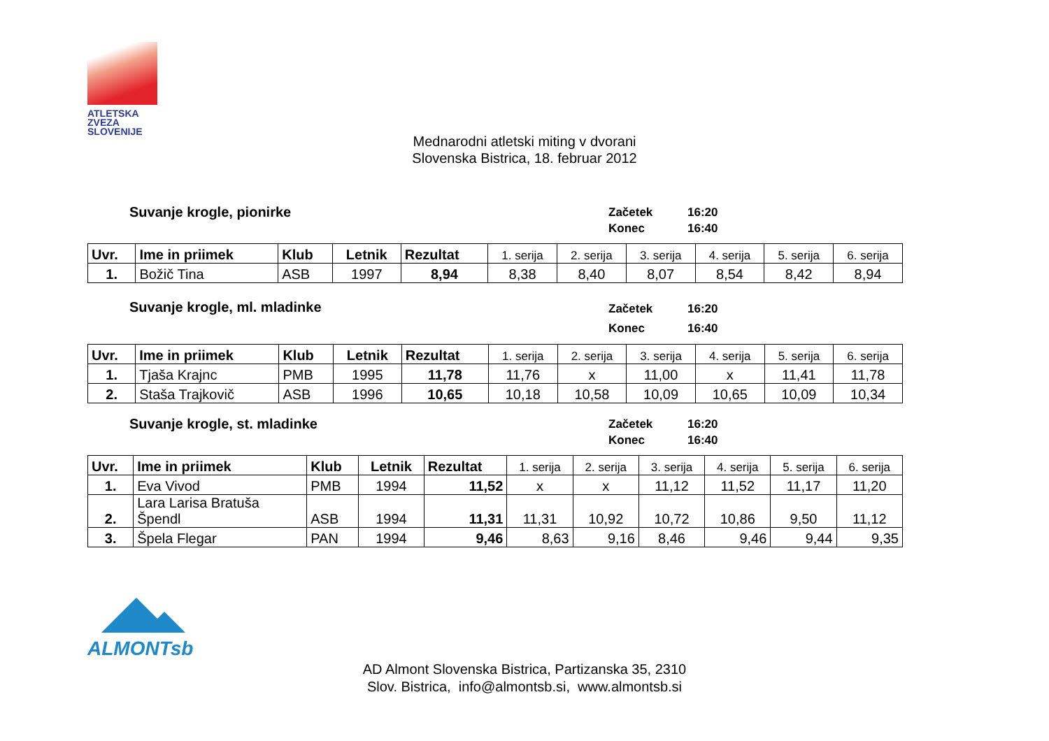ATLETSKA
ZVEZA
SLOVENIJE
Mednarodni atletski miting v dvorani
Slovenska Bistrica, 18. februar 2012
Suvanje krogle, pionirke
Začetek 16:20
Konec 16:40
| Uvr. | Ime in priimek | Klub | Letnik | Rezultat | 1. serija | 2. serija | 3. serija | 4. serija | 5. serija | 6. serija |
| --- | --- | --- | --- | --- | --- | --- | --- | --- | --- | --- |
| 1. | Božič Tina | ASB | 1997 | 8,94 | 8,38 | 8,40 | 8,07 | 8,54 | 8,42 | 8,94 |
Suvanje krogle, ml. mladinke
Začetek 16:20
Konec 16:40
| Uvr. | Ime in priimek | Klub | Letnik | Rezultat | 1. serija | 2. serija | 3. serija | 4. serija | 5. serija | 6. serija |
| --- | --- | --- | --- | --- | --- | --- | --- | --- | --- | --- |
| 1. | Tjaša Krajnc | PMB | 1995 | 11,78 | 11,76 | x | 11,00 | x | 11,41 | 11,78 |
| 2. | Staša Trajkovič | ASB | 1996 | 10,65 | 10,18 | 10,58 | 10,09 | 10,65 | 10,09 | 10,34 |
Suvanje krogle, st. mladinke
Začetek 16:20
Konec 16:40
| Uvr. | Ime in priimek | Klub | Letnik | Rezultat | 1. serija | 2. serija | 3. serija | 4. serija | 5. serija | 6. serija |
| --- | --- | --- | --- | --- | --- | --- | --- | --- | --- | --- |
| 1. | Eva Vivod | PMB | 1994 | 11,52 | x | x | 11,12 | 11,52 | 11,17 | 11,20 |
| 2. | Lara Larisa Bratuša Špendl | ASB | 1994 | 11,31 | 11,31 | 10,92 | 10,72 | 10,86 | 9,50 | 11,12 |
| 3. | Špela Flegar | PAN | 1994 | 9,46 | 8,63 | 9,16 | 8,46 | 9,46 | 9,44 | 9,35 |
ALMONTsb
AD Almont Slovenska Bistrica, Partizanska 35, 2310
Slov. Bistrica, info@almontsb.si, www.almontsb.si